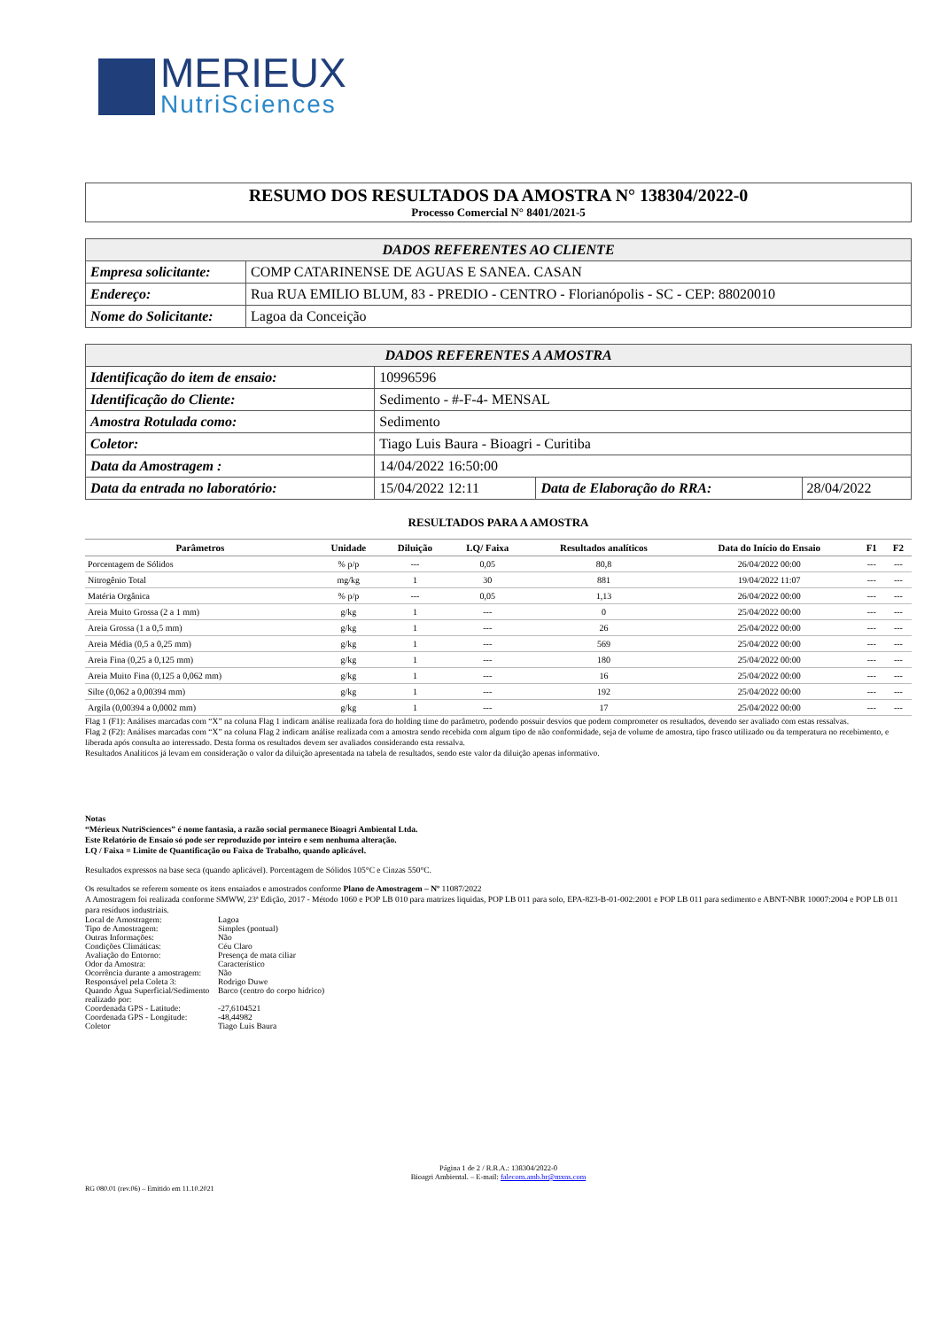MERIEUX
NutriSciences
RESUMO DOS RESULTADOS DA AMOSTRA N° 138304/2022-0
Processo Comercial N° 8401/2021-5
| DADOS REFERENTES AO CLIENTE | |
| --- | --- |
| Empresa solicitante: | COMP CATARINENSE DE AGUAS E SANEA. CASAN |
| Endereço: | Rua RUA EMILIO BLUM, 83 - PREDIO - CENTRO - Florianópolis - SC - CEP: 88020010 |
| Nome do Solicitante: | Lagoa da Conceição |
| DADOS REFERENTES A AMOSTRA | | | |
| --- | --- | --- | --- |
| Identificação do item de ensaio: | 10996596 | | |
| Identificação do Cliente: | Sedimento - #-F-4- MENSAL | | |
| Amostra Rotulada como: | Sedimento | | |
| Coletor: | Tiago Luis Baura - Bioagri - Curitiba | | |
| Data da Amostragem : | 14/04/2022 16:50:00 | | |
| Data da entrada no laboratório: | 15/04/2022 12:11 | Data de Elaboração do RRA: | 28/04/2022 |
RESULTADOS PARA A AMOSTRA
| Parâmetros | Unidade | Diluição | LQ/ Faixa | Resultados analíticos | Data do Início do Ensaio | F1 | F2 |
| --- | --- | --- | --- | --- | --- | --- | --- |
| Porcentagem de Sólidos | % p/p | --- | 0,05 | 80,8 | 26/04/2022 00:00 | --- | --- |
| Nitrogênio Total | mg/kg | 1 | 30 | 881 | 19/04/2022 11:07 | --- | --- |
| Matéria Orgânica | % p/p | --- | 0,05 | 1,13 | 26/04/2022 00:00 | --- | --- |
| Areia Muito Grossa (2 a 1 mm) | g/kg | 1 | --- | 0 | 25/04/2022 00:00 | --- | --- |
| Areia Grossa (1 a 0,5 mm) | g/kg | 1 | --- | 26 | 25/04/2022 00:00 | --- | --- |
| Areia Média (0,5 a 0,25 mm) | g/kg | 1 | --- | 569 | 25/04/2022 00:00 | --- | --- |
| Areia Fina (0,25 a 0,125 mm) | g/kg | 1 | --- | 180 | 25/04/2022 00:00 | --- | --- |
| Areia Muito Fina (0,125 a 0,062 mm) | g/kg | 1 | --- | 16 | 25/04/2022 00:00 | --- | --- |
| Silte (0,062 a 0,00394 mm) | g/kg | 1 | --- | 192 | 25/04/2022 00:00 | --- | --- |
| Argila (0,00394 a 0,0002 mm) | g/kg | 1 | --- | 17 | 25/04/2022 00:00 | --- | --- |
Flag 1 (F1): Análises marcadas com “X” na coluna Flag 1 indicam análise realizada fora do holding time do parâmetro, podendo possuir desvios que podem comprometer os resultados, devendo ser avaliado com estas ressalvas.
Flag 2 (F2): Análises marcadas com “X” na coluna Flag 2 indicam análise realizada com a amostra sendo recebida com algum tipo de não conformidade, seja de volume de amostra, tipo frasco utilizado ou da temperatura no recebimento, e liberada após consulta ao interessado. Desta forma os resultados devem ser avaliados considerando esta ressalva.
Resultados Analíticos já levam em consideração o valor da diluição apresentada na tabela de resultados, sendo este valor da diluição apenas informativo.
Notas
“Mérieux NutriSciences” é nome fantasia, a razão social permanece Bioagri Ambiental Ltda.
Este Relatório de Ensaio só pode ser reproduzido por inteiro e sem nenhuma alteração.
LQ / Faixa = Limite de Quantificação ou Faixa de Trabalho, quando aplicável.
Resultados expressos na base seca (quando aplicável). Porcentagem de Sólidos 105°C e Cinzas 550°C.
Os resultados se referem somente os itens ensaiados e amostrados conforme Plano de Amostragem – Nº 11087/2022
A Amostragem foi realizada conforme SMWW, 23ª Edição, 2017 - Método 1060 e POP LB 010 para matrizes liquidas, POP LB 011 para solo, EPA-823-B-01-002:2001 e POP LB 011 para sedimento e ABNT-NBR 10007:2004 e POP LB 011 para resíduos industriais.
| Local de Amostragem: | Lagoa |
| Tipo de Amostragem: | Simples (pontual) |
| Outras Informações: | Não |
| Condições Climáticas: | Céu Claro |
| Avaliação do Entorno: | Presença de mata ciliar |
| Odor da Amostra: | Característico |
| Ocorrência durante a amostragem: | Não |
| Responsável pela Coleta 3: | Rodrigo Duwe |
| Quando Água Superficial/Sedimento realizado por: | Barco (centro do corpo hídrico) |
| Coordenada GPS - Latitude: | -27,6104521 |
| Coordenada GPS - Longitude: | -48,44982 |
| Coletor | Tiago Luis Baura |
Página 1 de 2 / R.R.A.: 138304/2022-0
Bioagri Ambiental. – E-mail: falecom.amb.br@mxns.com
RG 080.01 (rev.06) – Emitido em 11.10.2021